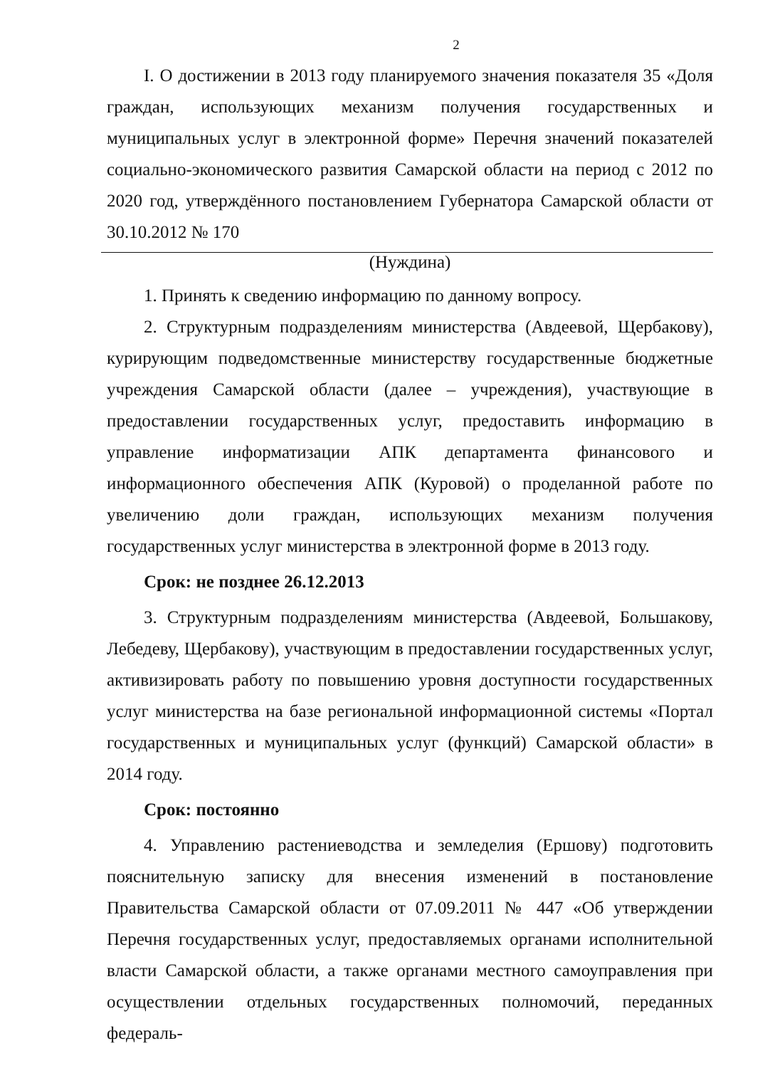2
I. О достижении в 2013 году планируемого значения показателя 35 «Доля граждан, использующих механизм получения государственных и муниципальных услуг в электронной форме» Перечня значений показателей социально-экономического развития Самарской области на период с 2012 по 2020 год, утверждённого постановлением Губернатора Самарской области от 30.10.2012 № 170
(Нуждина)
1. Принять к сведению информацию по данному вопросу.
2. Структурным подразделениям министерства (Авдеевой, Щербакову), курирующим подведомственные министерству государственные бюджетные учреждения Самарской области (далее – учреждения), участвующие в предоставлении государственных услуг, предоставить информацию в управление информатизации АПК департамента финансового и информационного обеспечения АПК (Куровой) о проделанной работе по увеличению доли граждан, использующих механизм получения государственных услуг министерства в электронной форме в 2013 году.
Срок: не позднее 26.12.2013
3. Структурным подразделениям министерства (Авдеевой, Большакову, Лебедеву, Щербакову), участвующим в предоставлении государственных услуг, активизировать работу по повышению уровня доступности государственных услуг министерства на базе региональной информационной системы «Портал государственных и муниципальных услуг (функций) Самарской области» в 2014 году.
Срок: постоянно
4. Управлению растениеводства и земледелия (Ершову) подготовить пояснительную записку для внесения изменений в постановление Правительства Самарской области от 07.09.2011 № 447 «Об утверждении Перечня государственных услуг, предоставляемых органами исполнительной власти Самарской области, а также органами местного самоуправления при осуществлении отдельных государственных полномочий, переданных федераль-